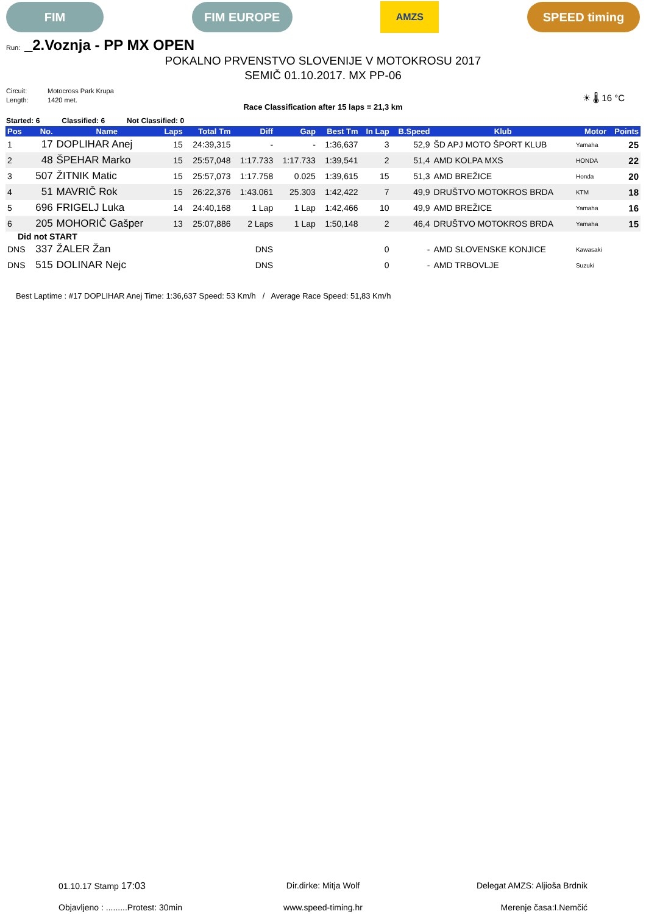FIM FIM EUROPE
AMZS
SPEED timing
Run: _2.Voznja - PP MX OPEN
POKALNO PRVENSTVO SLOVENIJE V MOTOKROSU 2017
SEMIČ 01.10.2017. MX PP-06
Circuit: Motocross Park Krupa
Length: 1420 met.
☀ 🌡 16 °C
Race Classification after 15 laps = 21,3 km
Started: 6 Classified: 6 Not Classified: 0
| Pos | No. | Name | Laps | Total Tm | Diff | Gap | Best Tm | In Lap | B.Speed | Klub | Motor | Points |
| --- | --- | --- | --- | --- | --- | --- | --- | --- | --- | --- | --- | --- |
| 1 | 17 | DOPLIHAR Anej | 15 | 24:39,315 | - | - | 1:36,637 | 3 | 52,9 | ŠD APJ MOTO ŠPORT KLUB | Yamaha | 25 |
| 2 | 48 | ŠPEHAR Marko | 15 | 25:57,048 | 1:17.733 | 1:17.733 | 1:39,541 | 2 | 51,4 | AMD KOLPA MXS | HONDA | 22 |
| 3 | 507 | ŽITNIK Matic | 15 | 25:57,073 | 1:17.758 | 0.025 | 1:39,615 | 15 | 51,3 | AMD BREŽICE | Honda | 20 |
| 4 | 51 | MAVRIČ Rok | 15 | 26:22,376 | 1:43.061 | 25.303 | 1:42,422 | 7 | 49,9 | DRUŠTVO MOTOKROS BRDA | KTM | 18 |
| 5 | 696 | FRIGELJ Luka | 14 | 24:40,168 | 1 Lap | 1 Lap | 1:42,466 | 10 | 49,9 | AMD BREŽICE | Yamaha | 16 |
| 6 | 205 | MOHORIČ Gašper | 13 | 25:07,886 | 2 Laps | 1 Lap | 1:50,148 | 2 | 46,4 | DRUŠTVO MOTOKROS BRDA | Yamaha | 15 |
| Did not START | | | | | | | | | | | | |
| DNS | 337 | ŽALER Žan | | | DNS | | | 0 | - | AMD SLOVENSKE KONJICE | Kawasaki | |
| DNS | 515 | DOLINAR Nejc | | | DNS | | | 0 | - | AMD TRBOVLJE | Suzuki | |
Best Laptime : #17 DOPLIHAR Anej Time: 1:36,637 Speed: 53 Km/h / Average Race Speed: 51,83 Km/h
01.10.17 Stamp 17:03
Dir.dirke: Mitja Wolf
Delegat AMZS: Aljioša Brdnik
Objavljeno : .........Protest: 30min
www.speed-timing.hr
Merenje časa:I.Nemčić